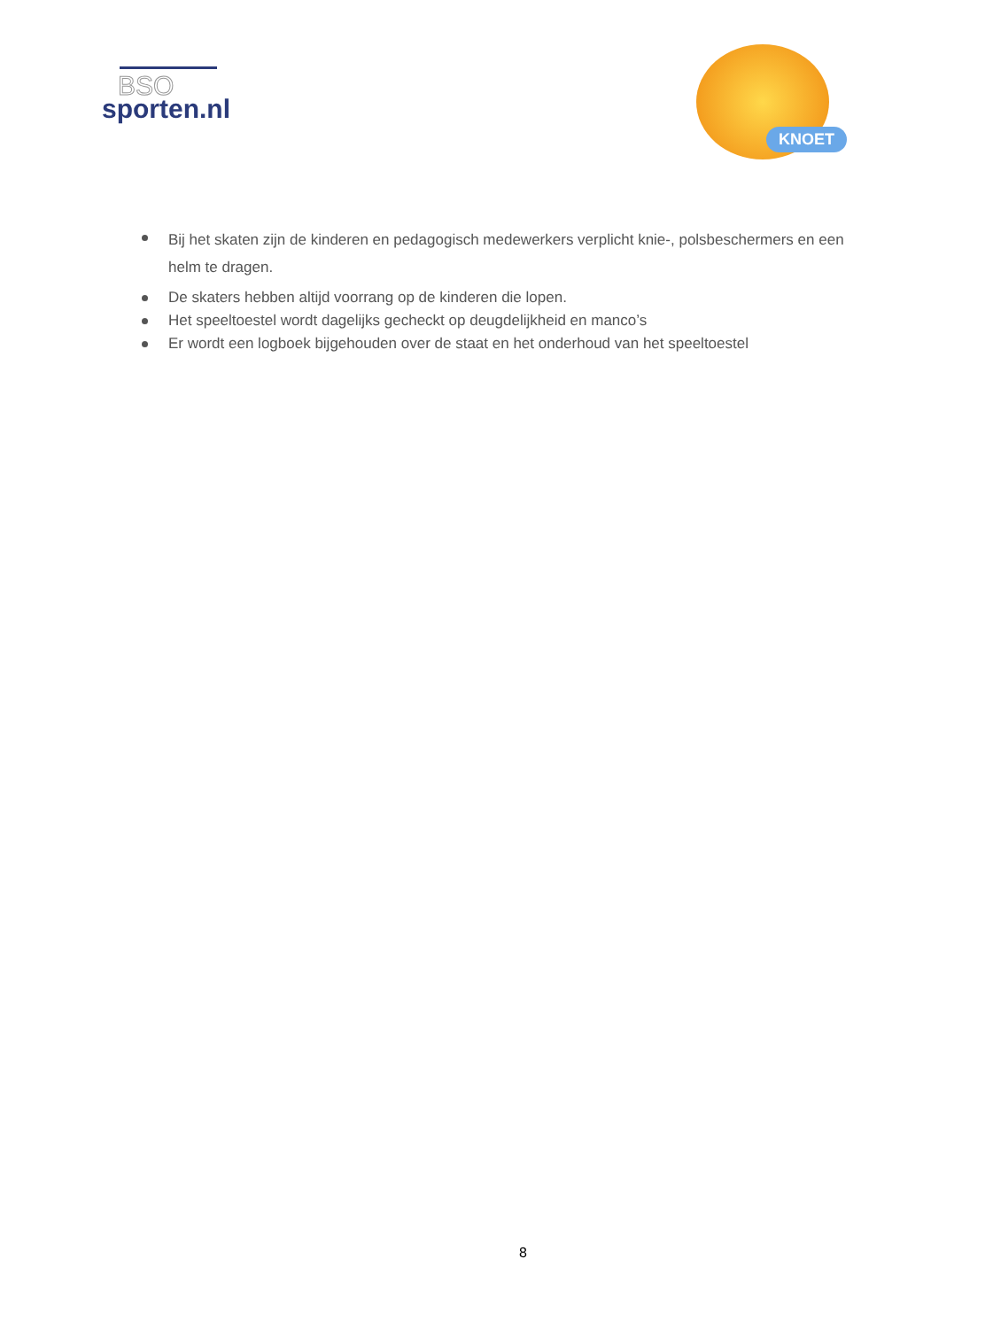BSO
sporten.nl
KNOET
Bij het skaten zijn de kinderen en pedagogisch medewerkers verplicht knie-, polsbeschermers en een helm te dragen.
De skaters hebben altijd voorrang op de kinderen die lopen.
Het speeltoestel wordt dagelijks gecheckt op deugdelijkheid en manco’s
Er wordt een logboek bijgehouden over de staat en het onderhoud van het speeltoestel
8